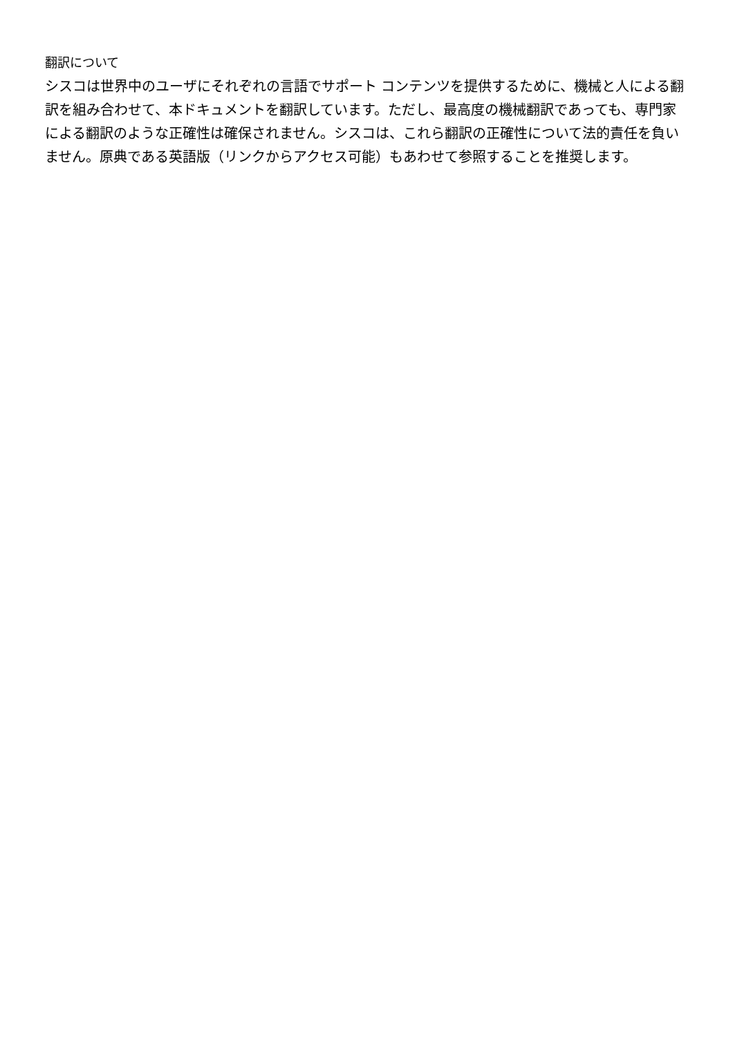翻訳について
シスコは世界中のユーザにそれぞれの言語でサポート コンテンツを提供するために、機械と人による翻訳を組み合わせて、本ドキュメントを翻訳しています。ただし、最高度の機械翻訳であっても、専門家による翻訳のような正確性は確保されません。シスコは、これら翻訳の正確性について法的責任を負いません。原典である英語版（リンクからアクセス可能）もあわせて参照することを推奨します。